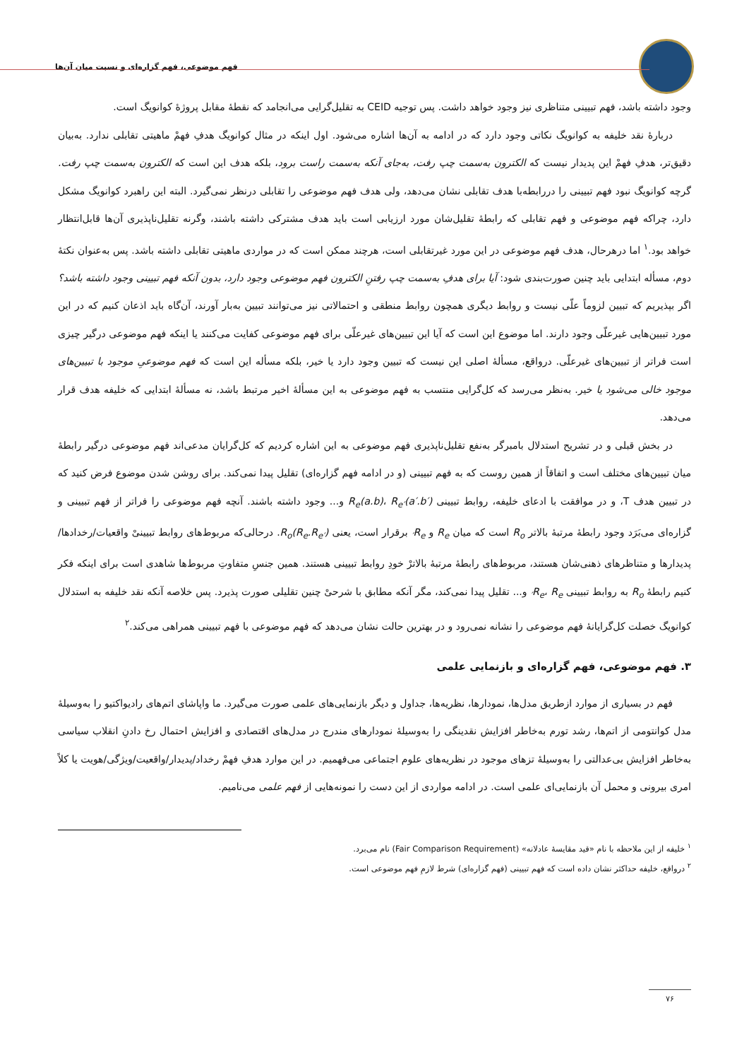فهم موضوعی، فهم گزاره‌ای و نسبت میان آن‌ها
وجود داشته باشد، فهم تبیینی متناظری نیز وجود خواهد داشت. پس توجیه CEID به تقلیل‌گرایی می‌انجامد که نقطهٔ مقابل پروژهٔ کوانویگ است.
دربارهٔ نقد خلیفه به کوانویگ نکاتی وجود دارد که در ادامه به آن‌ها اشاره می‌شود. اول اینکه در مثال کوانویگ هدفِ فهمْ ماهیتی تقابلی ندارد. به‌بیان دقیق‌تر، هدفِ فهمْ این پدیدار نیست که الکترون به‌سمت چپ رفت، به‌جای آنکه به‌سمت راست برود، بلکه هدف این است که الکترون به‌سمت چپ رفت. گرچه کوانویگ نبود فهم تبیینی را دررابطه‌با هدف تقابلی نشان می‌دهد، ولی هدف فهم موضوعی را تقابلی درنظر نمی‌گیرد. البته این راهبرد کوانویگ مشکل دارد، چراکه فهم موضوعی و فهم تقابلی که رابطهٔ تقلیل‌شان مورد ارزیابی است باید هدف مشترکی داشته باشند، وگرنه تقلیل‌ناپذیری آن‌ها قابل‌انتظار خواهد بود.<sup>۱</sup> اما درهرحال، هدف فهم موضوعی در این مورد غیرتقابلی است، هرچند ممکن است که در مواردی ماهیتی تقابلی داشته باشد. پس به‌عنوان نکتهٔ دوم، مسأله ابتدایی باید چنین صورت‌بندی شود: آیا برای هدفِ به‌سمت چپ رفتنِ الکترون فهم موضوعی وجود دارد، بدون آنکه فهم تبیینی وجود داشته باشد؟ اگر بپذیریم که تبیین لزوماً علّی نیست و روابط دیگری همچون روابط منطقی و احتمالاتی نیز می‌توانند تبیین به‌بار آورند، آن‌گاه باید اذعان کنیم که در این مورد تبیین‌هایی غیرعلّی وجود دارند. اما موضوع این است که آیا این تبیین‌های غیرعلّی برای فهم موضوعی کفایت می‌کنند یا اینکه فهم موضوعی درگیر چیزی است فراتر از تبیین‌های غیرعلّی. درواقع، مسألهٔ اصلی این نیست که تبیین وجود دارد یا خیر، بلکه مسأله این است که فهم موضوعیِ موجود با تبیین‌های موجود خالی می‌شود یا خیر. به‌نظر می‌رسد که کل‌گرایی منتسب به فهم موضوعی به این مسألهٔ اخیر مرتبط باشد، نه مسألهٔ ابتدایی که خلیفه هدف قرار می‌دهد.
در بخش قبلی و در تشریح استدلال بامبرگر به‌نفع تقلیل‌ناپذیری فهم موضوعی به این اشاره کردیم که کل‌گرایان مدعی‌اند فهم موضوعی درگیر رابطهٔ میان تبیین‌های مختلف است و اتفاقاً از همین روست که به فهم تبیینی (و در ادامه فهم گزاره‌ای) تقلیل پیدا نمی‌کند. برای روشن شدن موضوع فرض کنید که در تبیین هدف T، و در موافقت با ادعای خلیفه، روابط تبیینی R<sub>e</sub>(a.b)، R<sub>e′</sub>(a′.b′) و... وجود داشته باشند. آنچه فهم موضوعی را فراتر از فهم تبیینی و گزاره‌ای می‌بَرَد وجود رابطهٔ مرتبهٔ بالاتر R<sub>o</sub> است که میان R<sub>e</sub> و R<sub>e′</sub> برقرار است، یعنی R<sub>o</sub>(R<sub>e</sub>.R<sub>e′</sub>). درحالی‌که مربوط‌های روابط تبیینیْ واقعیات/رخدادها/پدیدارها و متناظرهای ذهنی‌شان هستند، مربوط‌های رابطهٔ مرتبهٔ بالاترْ خودِ روابط تبیینی هستند. همین جنسِ متفاوتِ مربوط‌ها شاهدی است برای اینکه فکر کنیم رابطهٔ R<sub>o</sub> به روابط تبیینی R<sub>e</sub>، R<sub>e′</sub> و... تقلیل پیدا نمی‌کند، مگر آنکه مطابق با شرحیْ چنین تقلیلی صورت پذیرد. پس خلاصه آنکه نقد خلیفه به استدلال کوانویگ خصلت کل‌گرایانهٔ فهم موضوعی را نشانه نمی‌رود و در بهترین حالت نشان می‌دهد که فهم موضوعی با فهم تبیینی همراهی می‌کند.<sup>۲</sup>
۳. فهم موضوعی، فهم گزاره‌ای و بازنمایی علمی
فهم در بسیاری از موارد ازطریق مدل‌ها، نمودارها، نظریه‌ها، جداول و دیگر بازنمایی‌های علمی صورت می‌گیرد. ما واپاشای اتم‌های رادیواکتیو را به‌وسیلهٔ مدل کوانتومی از اتم‌ها، رشد تورم به‌خاطر افزایش نقدینگی را به‌وسیلهٔ نمودارهای مندرج در مدل‌های اقتصادی و افزایش احتمال رخ دادنِ انقلاب سیاسی به‌خاطر افزایش بی‌عدالتی را به‌وسیلهٔ تزهای موجود در نظریه‌های علوم اجتماعی می‌فهمیم. در این موارد هدفِ فهمْ رخداد/پدیدار/واقعیت/ویژگی/هویت یا کلاً امری بیرونی و محمل آن بازنمایی‌ای علمی است. در ادامه مواردی از این دست را نمونه‌هایی از فهم علمی می‌نامیم.
<sup>۱</sup> خلیفه از این ملاحظه با نام «قید مقایسهٔ عادلانه» (Fair Comparison Requirement) نام می‌برد.
<sup>۲</sup> درواقع، خلیفه حداکثر نشان داده است که فهم تبیینی (فهم گزاره‌ای) شرط لازمِ فهم موضوعی است.
۷۶